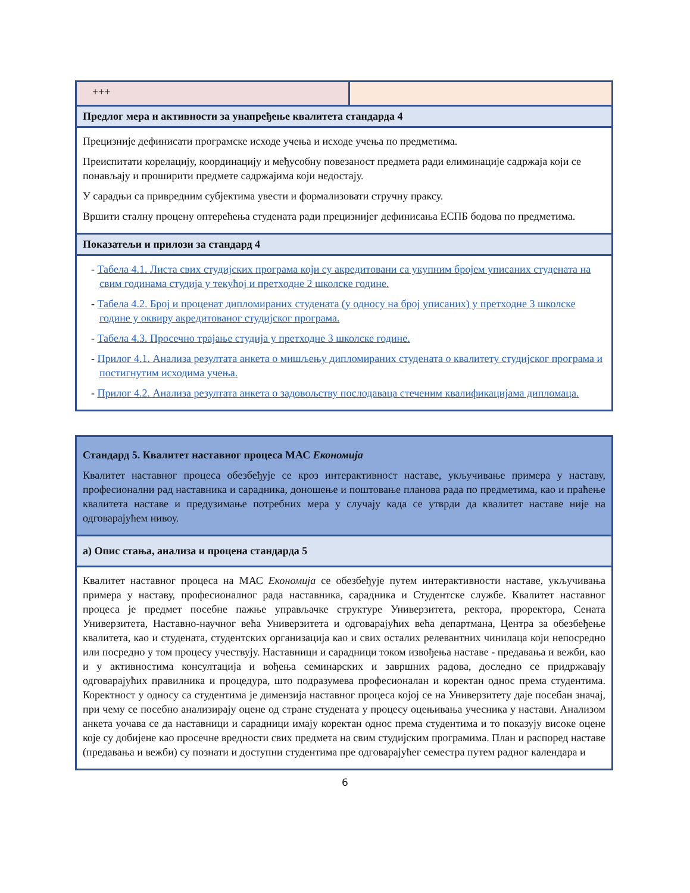| +++ | |
| Предлог мера и активности за унапређење квалитета стандарда 4 | |
| Прецизније дефинисати програмске исходе учења и исходе учења по предметима. Преиспитати корелацију, координацију и међусобну повезаност предмета ради елиминације садржаја који се понављају и проширити предмете садржајима који недостају. У сарадњи са привредним субјектима увести и формализовати стручну праксу. Вршити сталну процену оптерећења студената ради прецизнијег дефинисања ЕСПБ бодова по предметима. | |
| Показатељи и прилози за стандард 4 | |
| - Табела 4.1. Листа свих студијских програма који су акредитовани са укупним бројем уписаних студената на свим годинама студија у текућој и претходне 2 школске године. - Табела 4.2. Број и проценат дипломираних студената (у односу на број уписаних) у претходне 3 школске године у оквиру акредитованог студијског програма. - Табела 4.3. Просечно трајање студија у претходне 3 школске године. - Прилог 4.1. Анализа резултата анкета о мишљењу дипломираних студената о квалитету студијског програма и постигнутим исходима учења. - Прилог 4.2. Анализа резултата анкета о задовољству послодаваца стеченим квалификацијама дипломаца. | |
| Стандард 5. Квалитет наставног процеса МАС Економија Квалитет наставног процеса обезбеђује се кроз интерактивност наставе, укључивање примера у наставу, професионални рад наставника и сарадника, доношење и поштовање планова рада по предметима, као и праћење квалитета наставе и предузимање потребних мера у случају када се утврди да квалитет наставе није на одговарајућем нивоу. |
| а) Опис стања, анализа и процена стандарда 5 |
| Квалитет наставног процеса на МАС Економија се обезбеђује путем интерактивности наставе, укључивања примера у наставу, професионалног рада наставника, сарадника и Студентске службе. Квалитет наставног процеса је предмет посебне пажње управљачке структуре Универзитета, ректора, проректора, Сената Универзитета, Наставно-научног већа Универзитета и одговарајућих већа департмана, Центра за обезбеђење квалитета, као и студената, студентских организација као и свих осталих релевантних чинилаца који непосредно или посредно у том процесу учествују. Наставници и сарадници током извођења наставе - предавања и вежби, као и у активностима консултација и вођења семинарских и завршних радова, доследно се придржавају одговарајућих правилника и процедура, што подразумева професионалан и коректан однос према студентима. Коректност у односу са студентима је димензија наставног процеса којој се на Универзитету даје посебан значај, при чему се посебно анализирају оцене од стране студената у процесу оцењивања учесника у настави. Анализом анкета уочава се да наставници и сарадници имају коректан однос према студентима и то показују високе оцене које су добијене као просечне вредности свих предмета на свим студијским програмима. План и распоред наставе (предавања и вежби) су познати и доступни студентима пре одговарајућег семестра путем радног календара и |
6